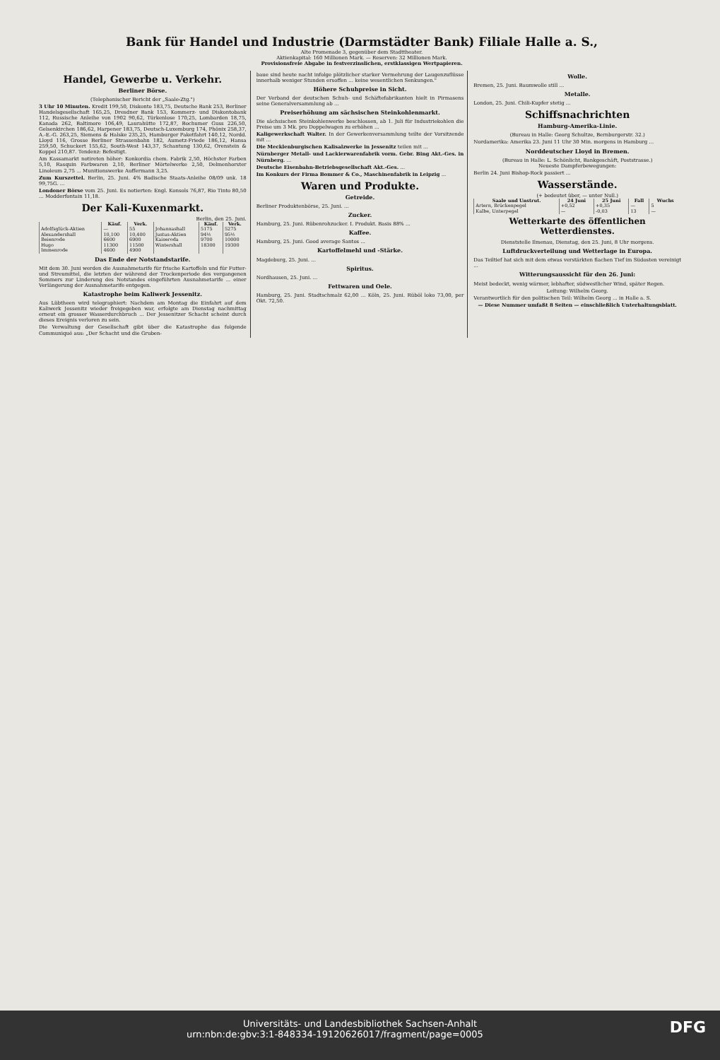Bank für Handel und Industrie (Darmstädter Bank) Filiale Halle a. S.,
Alte Promenade 3, gegenüber dem Stadttheater.
Aktienkapital: 160 Millionen Mark. — Reserven: 32 Millionen Mark.
Provisionsfreie Abgabe in festverzinslichen, erstklassigen Wertpapieren.
Handel, Gewerbe u. Verkehr.
Berliner Börse.
(Telephonischer Bericht der „Saale-Ztg.")
3 Uhr 10 Minuten. Kredit 199,50, Diskonto 183,75, Deutsche Bank 253, Berliner Handelsgesellschaft 165,25, Dresdner Bank 153, Kommerz- und Diskontobank 112, Russische Anleihe von 1902 90,62, Türkenlose 170,25, Lombarden 18,75, Kanada 262, Baltimore 106,49, Laurahütte 172,87, Bochumer Guss 226,50, Gelsenkirchen 186,62, Harpener 183,75, Deutsch-Luxemburg 174, Phönix 258,37, A.-E.-G. 263,25, Siemens & Halske 235,25, Hamburger Paketfahrt 140,12, Nordd. Lloyd 116, Grosse Berliner Strassenbahn 182, Aumetz-Friede 186,12, Hansa 259,50, Schuckert 155,62, South-West 143,37, Schantung 130,62, Orenstein & Koppel 210,87. Tendenz: Befestigt.
Am Kassamarkt notireten höher: Konkordia chem. Fabrik 2,50, Höchster Farben 5,10, Rasquin Farbwaren 2,10, Berliner Mörtelwerke 2,50, Delmenhorster Linoleum 2,75 ... Munitionswerke Auffermann 3,25.
Zum Kurszettel. Berlin, 25. Juni. 4% Badische Staats-Anleihe 08/09 unk. 18 99,75G. ...
Londoner Börse vom 25. Juni. Es notierten: Engl. Konsols 76,87, Rio Tinto 80,50 ... Modderfontain 11,18.
Der Kali-Kuxenmarkt.
Berlin, den 25. Juni.
| | Käuf. | Verk. | | Käuf. | Verk. |
| --- | --- | --- | --- | --- | --- |
| Adolfsglück-Aktien | — | 55 | Johannashall | 5175 | 5275 |
| Alexandershall | 10,100 | 10,400 | Justus-Aktien | 94½ | 95½ |
| Beienrode | 6600 | 6900 | Kaiseroda | 9700 | 10000 |
| Hugo | 11300 | 11500 | Wintershall | 18300 | 19300 |
| Immenrode | 4600 | 4900 | | | |
Das Ende der Notstandstarife.
Mit dem 30. Juni werden die Ausnahmetarife für frische Kartoffeln und für Futter- und Streumittel, die letzten der während der Trockenperiode des vergangenen Sommers zur Linderung des Notstandes eingeführten Ausnahmetarife ... einer Verlängerung der Ausnahmetarife entgegen.
Katastrophe beim Kaliwerk Jessenitz.
Aus Lübtheen wird telegraphiert: Nachdem am Montag die Einfahrt auf dem Kaliwerk Jessenitz wieder freigegeben war, erfolgte am Dienstag nachmittag erneut ein grosser Wasserdurchbruch ... Der Jessenitzer Schacht scheint durch dieses Ereignis verloren zu sein.
Die Verwaltung der Gesellschaft gibt über die Katastrophe das folgende Communiqué aus: „Der Schacht und die Gruben-
baue sind heute nacht infolge plötzlicher starker Vermehrung der Laugenzuflüsse innerhalb weniger Stunden ersoffen ... keine wesentlichen Senkungen."
Höhere Schuhpreise in Sicht.
Der Verband der deutschen Schuh- und Schäftefabrikanten hielt in Pirmasens seine Generalversammlung ab ...
Preiserhöhung am sächsischen Steinkohlenmarkt.
Die sächsischen Steinkohlenwerke beschlossen, ab 1. Juli für Industriekohlen die Preise um 3 Mk. pro Doppelwagen zu erhöhen ...
Kaligewerkschaft Walter. In der Gewerkenversammlung teilte der Vorsitzende mit ...
Die Mecklenburgischen Kalisalzwerke in Jessenitz teilen mit ...
Nürnberger Metall- und Lackierwarenfabrik vorm. Gebr. Bing Akt.-Ges. in Nürnberg. ...
Deutsche Eisenbahn-Betriebsgesellschaft Akt.-Ges. ...
Im Konkurs der Firma Bommer & Co., Maschinenfabrik in Leipzig ...
Waren und Produkte.
Getreide.
Berliner Produktenbörse, 25. Juni. ...
Zucker.
Hamburg, 25. Juni. Rübenrohzucker. I. Produkt. Basis 88% ...
Kaffee.
Hamburg, 25. Juni. Good average Santos ...
Kartoffelmehl und -Stärke.
Magdeburg, 25. Juni. ...
Spiritus.
Nordhausen, 25. Juni. ...
Fettwaren und Oele.
Hamburg, 25. Juni. Stadtschmalz 62,00 ... Köln, 25. Juni. Rüböl loko 73,00, per Okt. 72,50.
Wolle.
Bremen, 25. Juni. Baumwolle still ...
Metalle.
London, 25. Juni. Chili-Kupfer stetig ...
Schiffsnachrichten
Hamburg-Amerika-Linie.
(Bureau in Halle: Georg Schultze, Bernburgerstr. 32.)
Nordamerika: Amerika 23. Juni 11 Uhr 30 Min. morgens in Hamburg ...
Norddeutscher Lloyd in Bremen.
(Bureau in Halle: L. Schönlicht, Bankgeschäft, Poststrasse.)
Neueste Dampferbewegungen:
Berlin 24. Juni Bishop-Rock passiert ...
Wasserstände.
(+ bedeutet über, — unter Null.)
| Saale und Unstrut. | 24 Juni | 25 Juni | Fall | Wuchs |
| --- | --- | --- | --- | --- |
| Artern, Brückenpegel | +0,52 | +0,35 | — | 5 |
| Kalbe, Unterpegel | — | -0,03 | 13 | — |
Wetterkarte des öffentlichen Wetterdienstes.
Dienststelle Ilmenau, Dienstag, den 25. Juni, 8 Uhr morgens.
Luftdruckverteilung und Wetterlage in Europa.
Das Teiltief hat sich mit dem etwas verstärkten flachen Tief im Südosten vereinigt ...
Witterungsaussicht für den 26. Juni:
Meist bedeckt, wenig wärmer, lebhafter, südwestlicher Wind, später Regen.
Leitung: Wilhelm Georg.
Verantwortlich für den politischen Teil: Wilhelm Georg ... in Halle a. S.
— Diese Nummer umfaßt 8 Seiten — einschließlich Unterhaltungsblatt.
Universitäts- und Landesbibliothek Sachsen-Anhalt
urn:nbn:de:gbv:3:1-848334-19120626017/fragment/page=0005 DFG